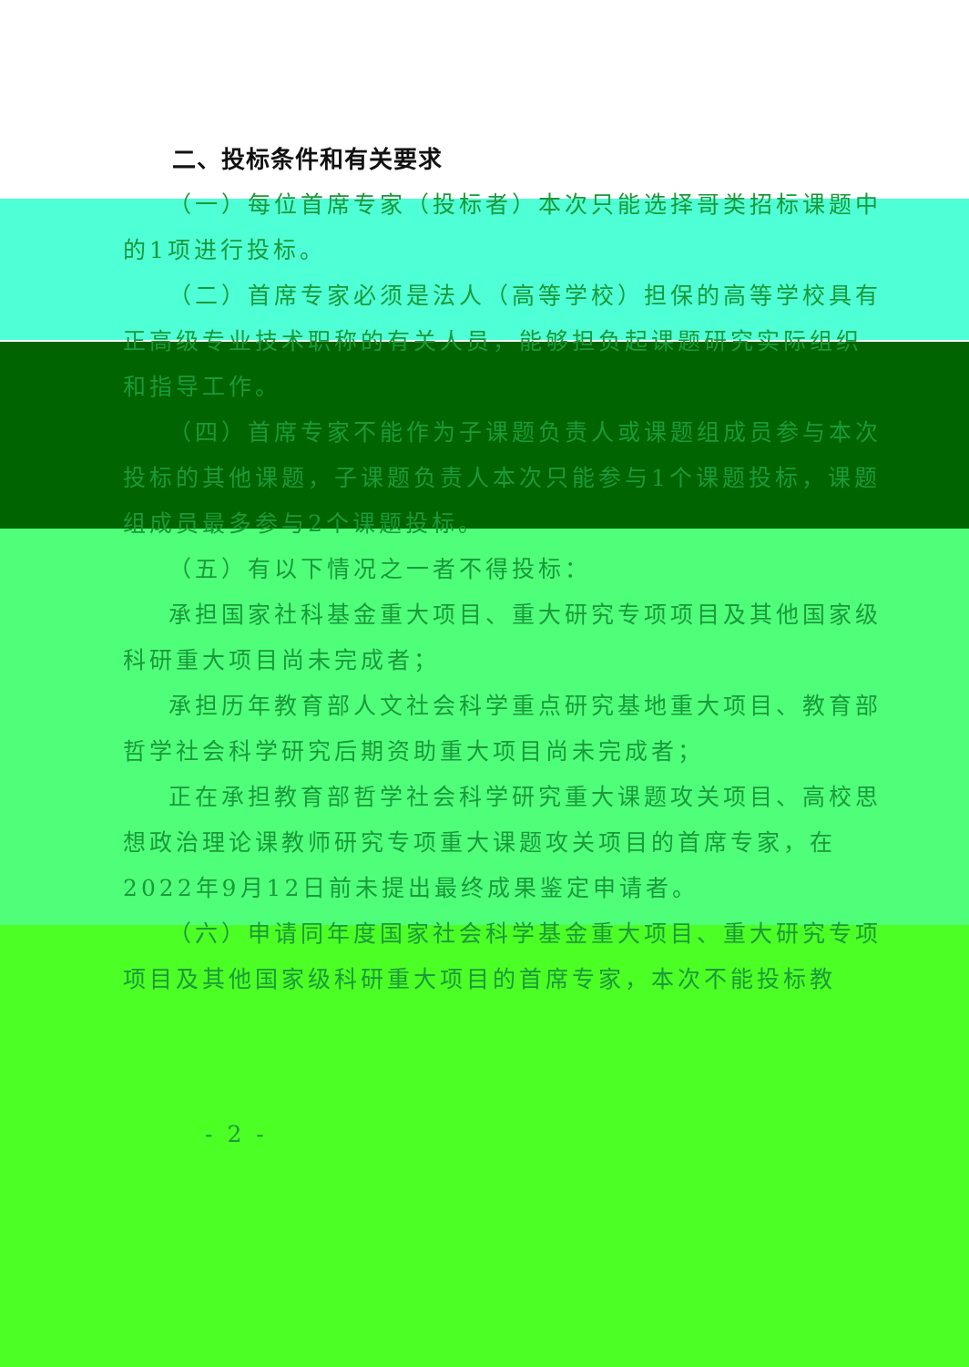二、投标条件和有关要求
（一）每位首席专家（投标者）本次只能选择哥类招标课题中的1项进行投标。
（二）首席专家必须是法人（高等学校）担保的高等学校具有正高级专业技术职称的有关人员，能够担负起课题研究实际组织和指导工作。
（四）首席专家不能作为子课题负责人或课题组成员参与本次投标的其他课题，子课题负责人本次只能参与1个课题投标，课题组成员最多参与2个课题投标。
（五）有以下情况之一者不得投标：
承担国家社科基金重大项目、重大研究专项项目及其他国家级科研重大项目尚未完成者；
承担历年教育部人文社会科学重点研究基地重大项目、教育部哲学社会科学研究后期资助重大项目尚未完成者；
正在承担教育部哲学社会科学研究重大课题攻关项目、高校思想政治理论课教师研究专项重大课题攻关项目的首席专家，在2022年9月12日前未提出最终成果鉴定申请者。
（六）申请同年度国家社会科学基金重大项目、重大研究专项项目及其他国家级科研重大项目的首席专家，本次不能投标教
- 2 -